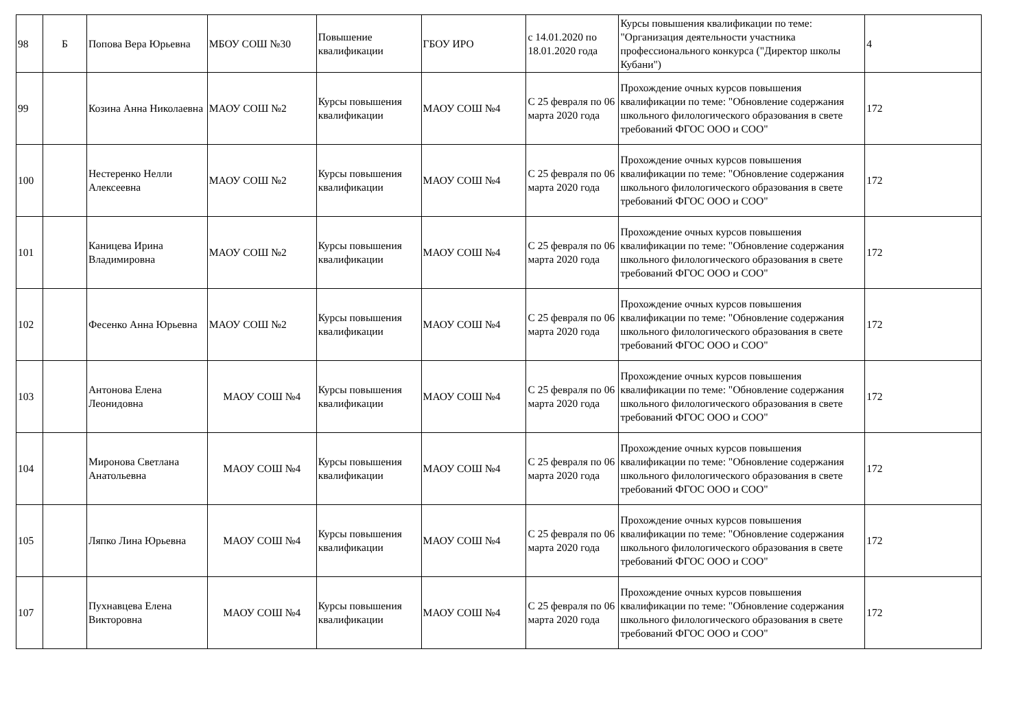| 98 | Б | Попова Вера Юрьевна | МБОУ СОШ №30 | Повышение квалификации | ГБОУ ИРО | с 14.01.2020 по 18.01.2020 года | Курсы повышения квалификации по теме: "Организация деятельности участника профессионального конкурса ("Директор школы Кубани") | 4 |
| 99 | | Козина Анна Николаевна | МАОУ СОШ №2 | Курсы повышения квалификации | МАОУ СОШ №4 | С 25 февраля по 06 марта 2020 года | Прохождение очных курсов повышения квалификации по теме: "Обновление содержания школьного филологического образования в свете требований ФГОС ООО и СОО" | 172 |
| 100 | | Нестеренко Нелли Алексеевна | МАОУ СОШ №2 | Курсы повышения квалификации | МАОУ СОШ №4 | С 25 февраля по 06 марта 2020 года | Прохождение очных курсов повышения квалификации по теме: "Обновление содержания школьного филологического образования в свете требований ФГОС ООО и СОО" | 172 |
| 101 | | Каницева Ирина Владимировна | МАОУ СОШ №2 | Курсы повышения квалификации | МАОУ СОШ №4 | С 25 февраля по 06 марта 2020 года | Прохождение очных курсов повышения квалификации по теме: "Обновление содержания школьного филологического образования в свете требований ФГОС ООО и СОО" | 172 |
| 102 | | Фесенко Анна Юрьевна | МАОУ СОШ №2 | Курсы повышения квалификации | МАОУ СОШ №4 | С 25 февраля по 06 марта 2020 года | Прохождение очных курсов повышения квалификации по теме: "Обновление содержания школьного филологического образования в свете требований ФГОС ООО и СОО" | 172 |
| 103 | | Антонова Елена Леонидовна | МАОУ СОШ №4 | Курсы повышения квалификации | МАОУ СОШ №4 | С 25 февраля по 06 марта 2020 года | Прохождение очных курсов повышения квалификации по теме: "Обновление содержания школьного филологического образования в свете требований ФГОС ООО и СОО" | 172 |
| 104 | | Миронова Светлана Анатольевна | МАОУ СОШ №4 | Курсы повышения квалификации | МАОУ СОШ №4 | С 25 февраля по 06 марта 2020 года | Прохождение очных курсов повышения квалификации по теме: "Обновление содержания школьного филологического образования в свете требований ФГОС ООО и СОО" | 172 |
| 105 | | Ляпко Лина Юрьевна | МАОУ СОШ №4 | Курсы повышения квалификации | МАОУ СОШ №4 | С 25 февраля по 06 марта 2020 года | Прохождение очных курсов повышения квалификации по теме: "Обновление содержания школьного филологического образования в свете требований ФГОС ООО и СОО" | 172 |
| 107 | | Пухнавцева Елена Викторовна | МАОУ СОШ №4 | Курсы повышения квалификации | МАОУ СОШ №4 | С 25 февраля по 06 марта 2020 года | Прохождение очных курсов повышения квалификации по теме: "Обновление содержания школьного филологического образования в свете требований ФГОС ООО и СОО" | 172 |